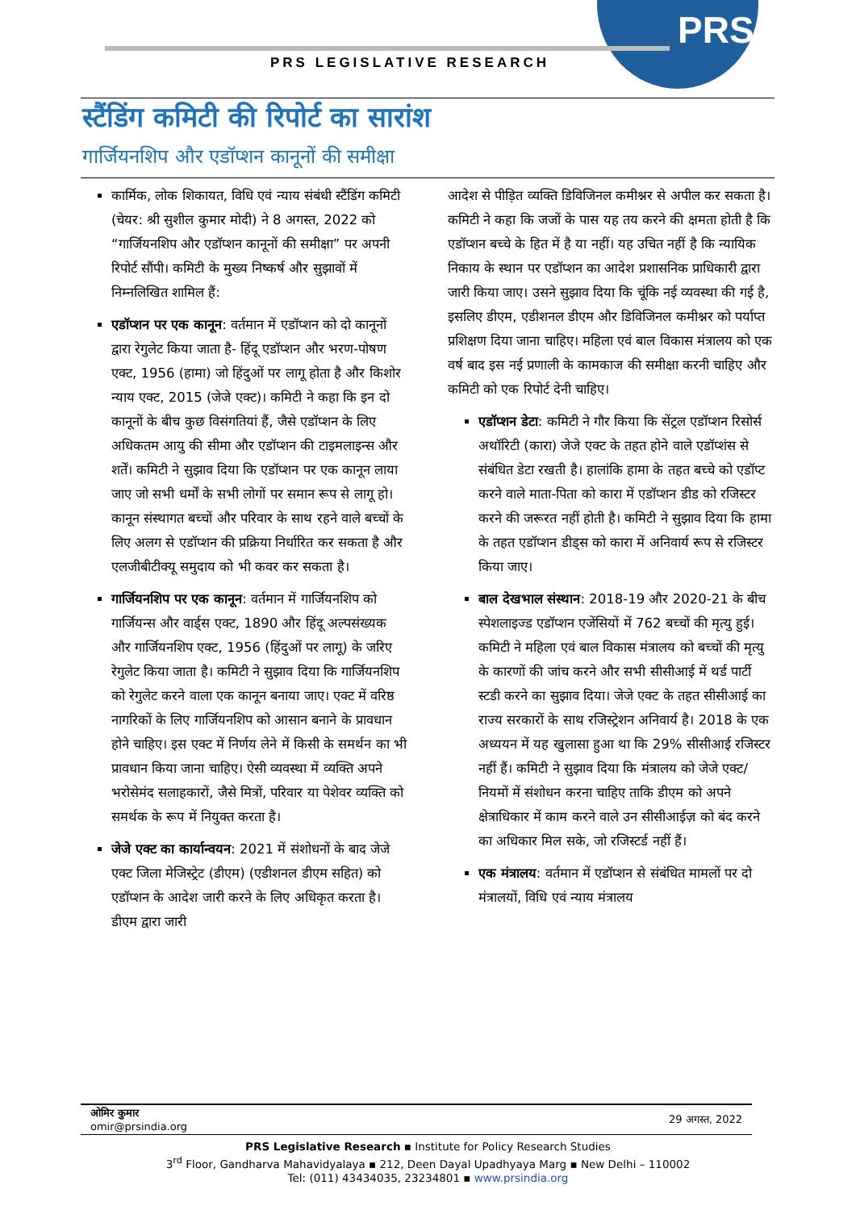PRS
PRS LEGISLATIVE RESEARCH
स्टैंडिंग कमिटी की रिपोर्ट का सारांश
गार्जियनशिप और एडॉप्शन कानूनों की समीक्षा
कार्मिक, लोक शिकायत, विधि एवं न्याय संबंधी स्टैंडिंग कमिटी (चेयर: श्री सुशील कुमार मोदी) ने 8 अगस्त, 2022 को “गार्जियनशिप और एडॉप्शन कानूनों की समीक्षा” पर अपनी रिपोर्ट सौंपी। कमिटी के मुख्य निष्कर्ष और सुझावों में निम्नलिखित शामिल हैं:
एडॉप्शन पर एक कानून: वर्तमान में एडॉप्शन को दो कानूनों द्वारा रेगुलेट किया जाता है- हिंदू एडॉप्शन और भरण-पोषण एक्ट, 1956 (हामा) जो हिंदुओं पर लागू होता है और किशोर न्याय एक्ट, 2015 (जेजे एक्ट)। कमिटी ने कहा कि इन दो कानूनों के बीच कुछ विसंगतियां हैं, जैसे एडॉप्शन के लिए अधिकतम आयु की सीमा और एडॉप्शन की टाइमलाइन्स और शर्तें। कमिटी ने सुझाव दिया कि एडॉप्शन पर एक कानून लाया जाए जो सभी धर्मों के सभी लोगों पर समान रूप से लागू हो। कानून संस्थागत बच्चों और परिवार के साथ रहने वाले बच्चों के लिए अलग से एडॉप्शन की प्रक्रिया निर्धारित कर सकता है और एलजीबीटीक्यू समुदाय को भी कवर कर सकता है।
गार्जियनशिप पर एक कानून: वर्तमान में गार्जियनशिप को गार्जियन्स और वार्ड्स एक्ट, 1890 और हिंदू अल्पसंख्यक और गार्जियनशिप एक्ट, 1956 (हिंदुओं पर लागू) के जरिए रेगुलेट किया जाता है। कमिटी ने सुझाव दिया कि गार्जियनशिप को रेगुलेट करने वाला एक कानून बनाया जाए। एक्ट में वरिष्ठ नागरिकों के लिए गार्जियनशिप को आसान बनाने के प्रावधान होने चाहिए। इस एक्ट में निर्णय लेने में किसी के समर्थन का भी प्रावधान किया जाना चाहिए। ऐसी व्यवस्था में व्यक्ति अपने भरोसेमंद सलाहकारों, जैसे मित्रों, परिवार या पेशेवर व्यक्ति को समर्थक के रूप में नियुक्त करता है।
जेजे एक्ट का कार्यान्वयन: 2021 में संशोधनों के बाद जेजे एक्ट जिला मेजिस्ट्रेट (डीएम) (एडीशनल डीएम सहित) को एडॉप्शन के आदेश जारी करने के लिए अधिकृत करता है। डीएम द्वारा जारी
आदेश से पीड़ित व्यक्ति डिविजिनल कमीश्नर से अपील कर सकता है। कमिटी ने कहा कि जजों के पास यह तय करने की क्षमता होती है कि एडॉप्शन बच्चे के हित में है या नहीं। यह उचित नहीं है कि न्यायिक निकाय के स्थान पर एडॉप्शन का आदेश प्रशासनिक प्राधिकारी द्वारा जारी किया जाए। उसने सुझाव दिया कि चूंकि नई व्यवस्था की गई है, इसलिए डीएम, एडीशनल डीएम और डिविजिनल कमीश्नर को पर्याप्त प्रशिक्षण दिया जाना चाहिए। महिला एवं बाल विकास मंत्रालय को एक वर्ष बाद इस नई प्रणाली के कामकाज की समीक्षा करनी चाहिए और कमिटी को एक रिपोर्ट देनी चाहिए।
एडॉप्शन डेटा: कमिटी ने गौर किया कि सेंट्रल एडॉप्शन रिसोर्स अथॉरिटी (कारा) जेजे एक्ट के तहत होने वाले एडॉप्शंस से संबंधित डेटा रखती है। हालांकि हामा के तहत बच्चे को एडॉप्ट करने वाले माता-पिता को कारा में एडॉप्शन डीड को रजिस्टर करने की जरूरत नहीं होती है। कमिटी ने सुझाव दिया कि हामा के तहत एडॉप्शन डीड्स को कारा में अनिवार्य रूप से रजिस्टर किया जाए।
बाल देखभाल संस्थान: 2018-19 और 2020-21 के बीच स्पेशलाइज्ड एडॉप्शन एजेंसियों में 762 बच्चों की मृत्यु हुई। कमिटी ने महिला एवं बाल विकास मंत्रालय को बच्चों की मृत्यु के कारणों की जांच करने और सभी सीसीआई में थर्ड पार्टी स्टडी करने का सुझाव दिया। जेजे एक्ट के तहत सीसीआई का राज्य सरकारों के साथ रजिस्ट्रेशन अनिवार्य है। 2018 के एक अध्ययन में यह खुलासा हुआ था कि 29% सीसीआई रजिस्टर नहीं हैं। कमिटी ने सुझाव दिया कि मंत्रालय को जेजे एक्ट/नियमों में संशोधन करना चाहिए ताकि डीएम को अपने क्षेत्राधिकार में काम करने वाले उन सीसीआईज़ को बंद करने का अधिकार मिल सके, जो रजिस्टर्ड नहीं हैं।
एक मंत्रालय: वर्तमान में एडॉप्शन से संबंधित मामलों पर दो मंत्रालयों, विधि एवं न्याय मंत्रालय
ओमिर कुमार
omir@prsindia.org
29 अगस्त, 2022
PRS Legislative Research ▪ Institute for Policy Research Studies
3<sup>rd</sup> Floor, Gandharva Mahavidyalaya ▪ 212, Deen Dayal Upadhyaya Marg ▪ New Delhi – 110002
Tel: (011) 43434035, 23234801 ▪ www.prsindia.org